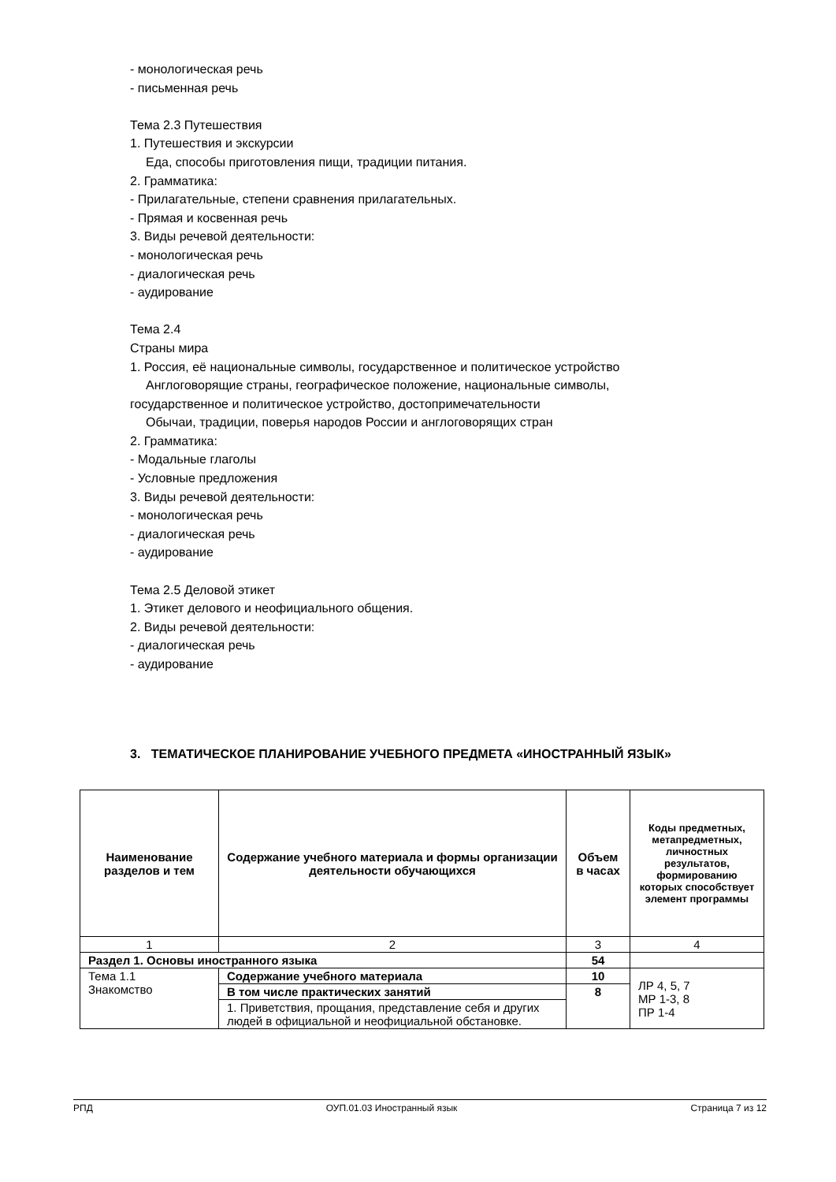- монологическая речь
- письменная речь
Тема 2.3 Путешествия
1. Путешествия и экскурсии
Еда, способы приготовления пищи, традиции питания.
2. Грамматика:
- Прилагательные, степени сравнения прилагательных.
- Прямая и косвенная речь
3. Виды речевой деятельности:
- монологическая речь
- диалогическая речь
- аудирование
Тема 2.4
Страны мира
1. Россия, её национальные символы, государственное и политическое устройство
Англоговорящие страны, географическое положение, национальные символы,
государственное и политическое устройство, достопримечательности
Обычаи, традиции, поверья народов России и англоговорящих стран
2. Грамматика:
- Модальные глаголы
- Условные предложения
3. Виды речевой деятельности:
- монологическая речь
- диалогическая речь
- аудирование
Тема 2.5 Деловой этикет
1. Этикет делового и неофициального общения.
2. Виды речевой деятельности:
- диалогическая речь
- аудирование
3. ТЕМАТИЧЕСКОЕ ПЛАНИРОВАНИЕ УЧЕБНОГО ПРЕДМЕТА «ИНОСТРАННЫЙ ЯЗЫК»
| Наименование разделов и тем | Содержание учебного материала и формы организации деятельности обучающихся | Объем в часах | Коды предметных, метапредметных, личностных результатов, формированию которых способствует элемент программы |
| --- | --- | --- | --- |
| 1 | 2 | 3 | 4 |
| Раздел 1. Основы иностранного языка | | 54 | |
| Тема 1.1 Знакомство | Содержание учебного материала | 10 | ЛР 4, 5, 7 МР 1-3, 8 ПР 1-4 |
| | В том числе практических занятий | 8 | |
| | 1. Приветствия, прощания, представление себя и других людей в официальной и неофициальной обстановке. | | |
РПД ОУП.01.03 Иностранный язык Страница 7 из 12